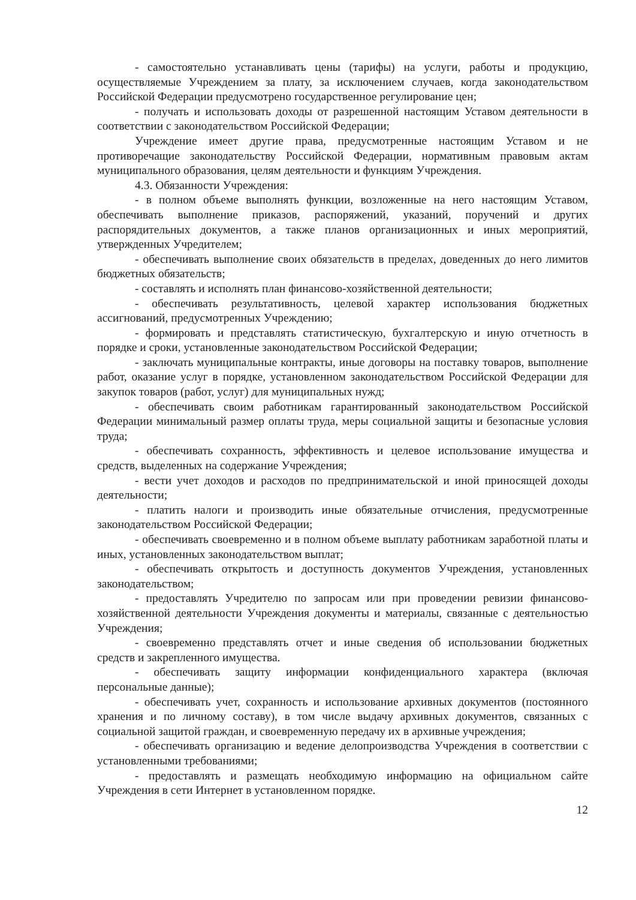- самостоятельно устанавливать цены (тарифы) на услуги, работы и продукцию, осуществляемые Учреждением за плату, за исключением случаев, когда законодательством Российской Федерации предусмотрено государственное регулирование цен;
- получать и использовать доходы от разрешенной настоящим Уставом деятельности в соответствии с законодательством Российской Федерации;
Учреждение имеет другие права, предусмотренные настоящим Уставом и не противоречащие законодательству Российской Федерации, нормативным правовым актам муниципального образования, целям деятельности и функциям Учреждения.
4.3. Обязанности Учреждения:
- в полном объеме выполнять функции, возложенные на него настоящим Уставом, обеспечивать выполнение приказов, распоряжений, указаний, поручений и других распорядительных документов, а также планов организационных и иных мероприятий, утвержденных Учредителем;
- обеспечивать выполнение своих обязательств в пределах, доведенных до него лимитов бюджетных обязательств;
- составлять и исполнять план финансово-хозяйственной деятельности;
- обеспечивать результативность, целевой характер использования бюджетных ассигнований, предусмотренных Учреждению;
- формировать и представлять статистическую, бухгалтерскую и иную отчетность в порядке и сроки, установленные законодательством Российской Федерации;
- заключать муниципальные контракты, иные договоры на поставку товаров, выполнение работ, оказание услуг в порядке, установленном законодательством Российской Федерации для закупок товаров (работ, услуг) для муниципальных нужд;
- обеспечивать своим работникам гарантированный законодательством Российской Федерации минимальный размер оплаты труда, меры социальной защиты и безопасные условия труда;
- обеспечивать сохранность, эффективность и целевое использование имущества и средств, выделенных на содержание Учреждения;
- вести учет доходов и расходов по предпринимательской и иной приносящей доходы деятельности;
- платить налоги и производить иные обязательные отчисления, предусмотренные законодательством Российской Федерации;
- обеспечивать своевременно и в полном объеме выплату работникам заработной платы и иных, установленных законодательством выплат;
- обеспечивать открытость и доступность документов Учреждения, установленных законодательством;
- предоставлять Учредителю по запросам или при проведении ревизии финансово-хозяйственной деятельности Учреждения документы и материалы, связанные с деятельностью Учреждения;
- своевременно представлять отчет и иные сведения об использовании бюджетных средств и закрепленного имущества.
- обеспечивать защиту информации конфиденциального характера (включая персональные данные);
- обеспечивать учет, сохранность и использование архивных документов (постоянного хранения и по личному составу), в том числе выдачу архивных документов, связанных с социальной защитой граждан, и своевременную передачу их в архивные учреждения;
- обеспечивать организацию и ведение делопроизводства Учреждения в соответствии с установленными требованиями;
- предоставлять и размещать необходимую информацию на официальном сайте Учреждения в сети Интернет в установленном порядке.
12